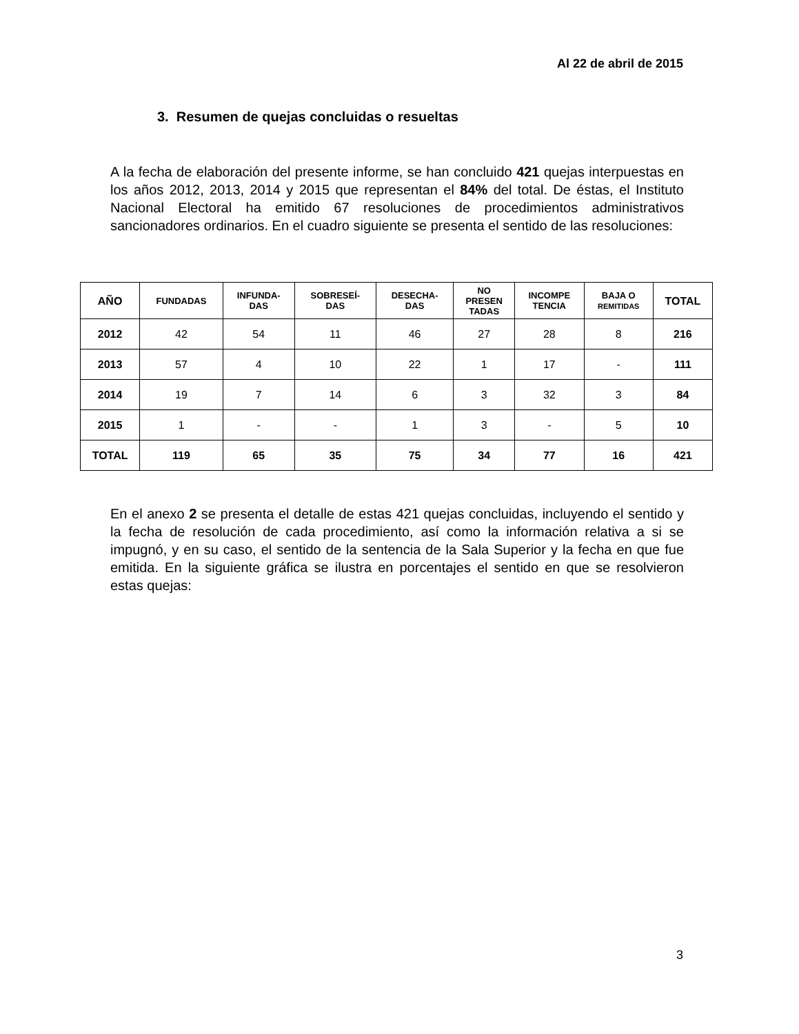Al 22 de abril de 2015
3. Resumen de quejas concluidas o resueltas
A la fecha de elaboración del presente informe, se han concluido 421 quejas interpuestas en los años 2012, 2013, 2014 y 2015 que representan el 84% del total. De éstas, el Instituto Nacional Electoral ha emitido 67 resoluciones de procedimientos administrativos sancionadores ordinarios. En el cuadro siguiente se presenta el sentido de las resoluciones:
| AÑO | FUNDADAS | INFUNDA- DAS | SOBRESEÍ- DAS | DESECHA- DAS | NO PRESEN TADAS | INCOMPE TENCIA | BAJA O REMITIDAS | TOTAL |
| --- | --- | --- | --- | --- | --- | --- | --- | --- |
| 2012 | 42 | 54 | 11 | 46 | 27 | 28 | 8 | 216 |
| 2013 | 57 | 4 | 10 | 22 | 1 | 17 | - | 111 |
| 2014 | 19 | 7 | 14 | 6 | 3 | 32 | 3 | 84 |
| 2015 | 1 | - | - | 1 | 3 | - | 5 | 10 |
| TOTAL | 119 | 65 | 35 | 75 | 34 | 77 | 16 | 421 |
En el anexo 2 se presenta el detalle de estas 421 quejas concluidas, incluyendo el sentido y la fecha de resolución de cada procedimiento, así como la información relativa a si se impugnó, y en su caso, el sentido de la sentencia de la Sala Superior y la fecha en que fue emitida. En la siguiente gráfica se ilustra en porcentajes el sentido en que se resolvieron estas quejas:
3